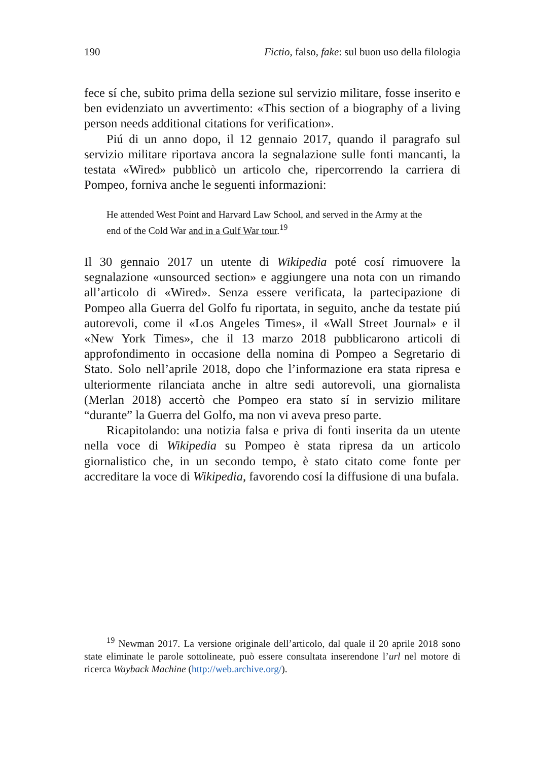190 Fictio, falso, fake: sul buon uso della filologia
fece sí che, subito prima della sezione sul servizio militare, fosse inserito e ben evidenziato un avvertimento: «This section of a biography of a living person needs additional citations for verification».
Piú di un anno dopo, il 12 gennaio 2017, quando il paragrafo sul servizio militare riportava ancora la segnalazione sulle fonti mancanti, la testata «Wired» pubblicò un articolo che, ripercorrendo la carriera di Pompeo, forniva anche le seguenti informazioni:
He attended West Point and Harvard Law School, and served in the Army at the end of the Cold War and in a Gulf War tour.<sup>19</sup>
Il 30 gennaio 2017 un utente di Wikipedia poté cosí rimuovere la segnalazione «unsourced section» e aggiungere una nota con un rimando all’articolo di «Wired». Senza essere verificata, la partecipazione di Pompeo alla Guerra del Golfo fu riportata, in seguito, anche da testate piú autorevoli, come il «Los Angeles Times», il «Wall Street Journal» e il «New York Times», che il 13 marzo 2018 pubblicarono articoli di approfondimento in occasione della nomina di Pompeo a Segretario di Stato. Solo nell’aprile 2018, dopo che l’informazione era stata ripresa e ulteriormente rilanciata anche in altre sedi autorevoli, una giornalista (Merlan 2018) accertò che Pompeo era stato sí in servizio militare “durante” la Guerra del Golfo, ma non vi aveva preso parte.
Ricapitolando: una notizia falsa e priva di fonti inserita da un utente nella voce di Wikipedia su Pompeo è stata ripresa da un articolo giornalistico che, in un secondo tempo, è stato citato come fonte per accreditare la voce di Wikipedia, favorendo cosí la diffusione di una bufala.
<sup>19</sup> Newman 2017. La versione originale dell’articolo, dal quale il 20 aprile 2018 sono state eliminate le parole sottolineate, può essere consultata inserendone l’url nel motore di ricerca Wayback Machine (http://web.archive.org/).